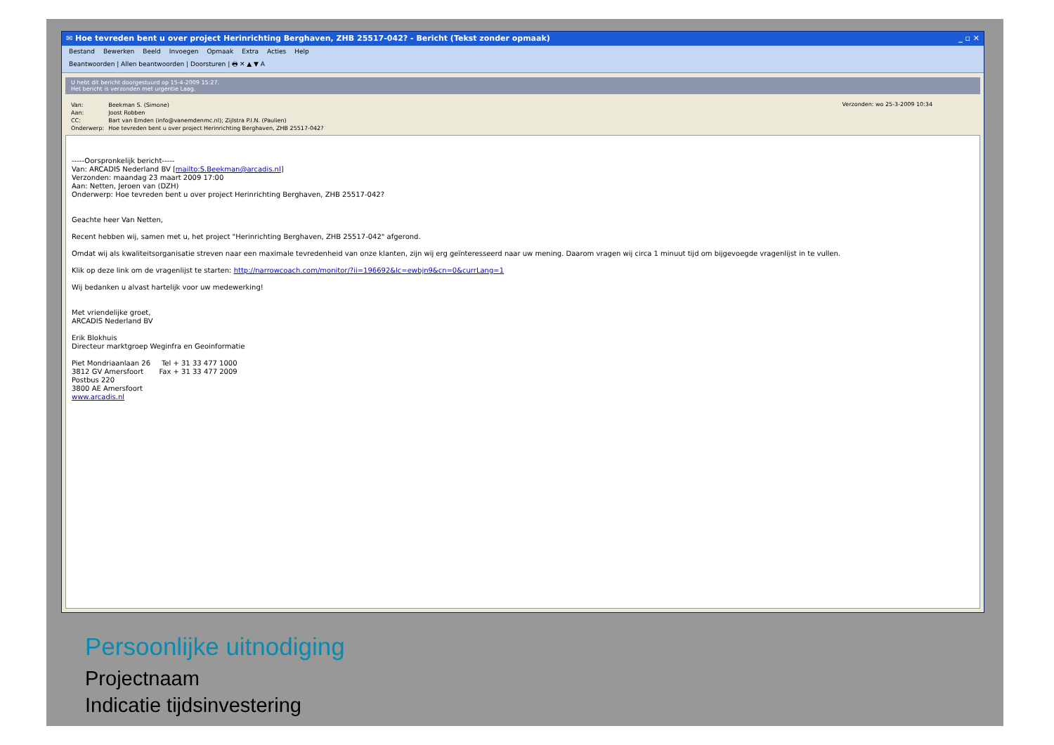✉ Hoe tevreden bent u over project Herinrichting Berghaven, ZHB 25517-042? - Bericht (Tekst zonder opmaak) _ ▫ ✕
Bestand Bewerken Beeld Invoegen Opmaak Extra Acties Help
Beantwoorden | Allen beantwoorden | Doorsturen | 🖶 ✕ ▲ ▼ A
U hebt dit bericht doorgestuurd op 15-4-2009 15:27.
Het bericht is verzonden met urgentie Laag.
| Van: | Beekman S. (Simone) |
| Aan: | Joost Robben |
| CC: | Bart van Emden (info@vanemdenmc.nl); Zijlstra P.I.N. (Paulien) |
| Onderwerp: | Hoe tevreden bent u over project Herinrichting Berghaven, ZHB 25517-042? |
Verzonden: wo 25-3-2009 10:34
-----Oorspronkelijk bericht-----
Van: ARCADIS Nederland BV [mailto:S.Beekman@arcadis.nl]
Verzonden: maandag 23 maart 2009 17:00
Aan: Netten, Jeroen van (DZH)
Onderwerp: Hoe tevreden bent u over project Herinrichting Berghaven, ZHB 25517-042?
Geachte heer Van Netten,
Recent hebben wij, samen met u, het project "Herinrichting Berghaven, ZHB 25517-042" afgerond.
Omdat wij als kwaliteitsorganisatie streven naar een maximale tevredenheid van onze klanten, zijn wij erg geïnteresseerd naar uw mening. Daarom vragen wij circa 1 minuut tijd om bijgevoegde vragenlijst in te vullen.
Klik op deze link om de vragenlijst te starten: http://narrowcoach.com/monitor/?ii=196692&lc=ewbjn9&cn=0&currLang=1
Wij bedanken u alvast hartelijk voor uw medewerking!
Met vriendelijke groet,
ARCADIS Nederland BV
Erik Blokhuis
Directeur marktgroep Weginfra en Geoinformatie
Piet Mondriaanlaan 26 Tel + 31 33 477 1000
3812 GV Amersfoort Fax + 31 33 477 2009
Postbus 220
3800 AE Amersfoort
www.arcadis.nl
Persoonlijke uitnodiging
Projectnaam
Indicatie tijdsinvestering